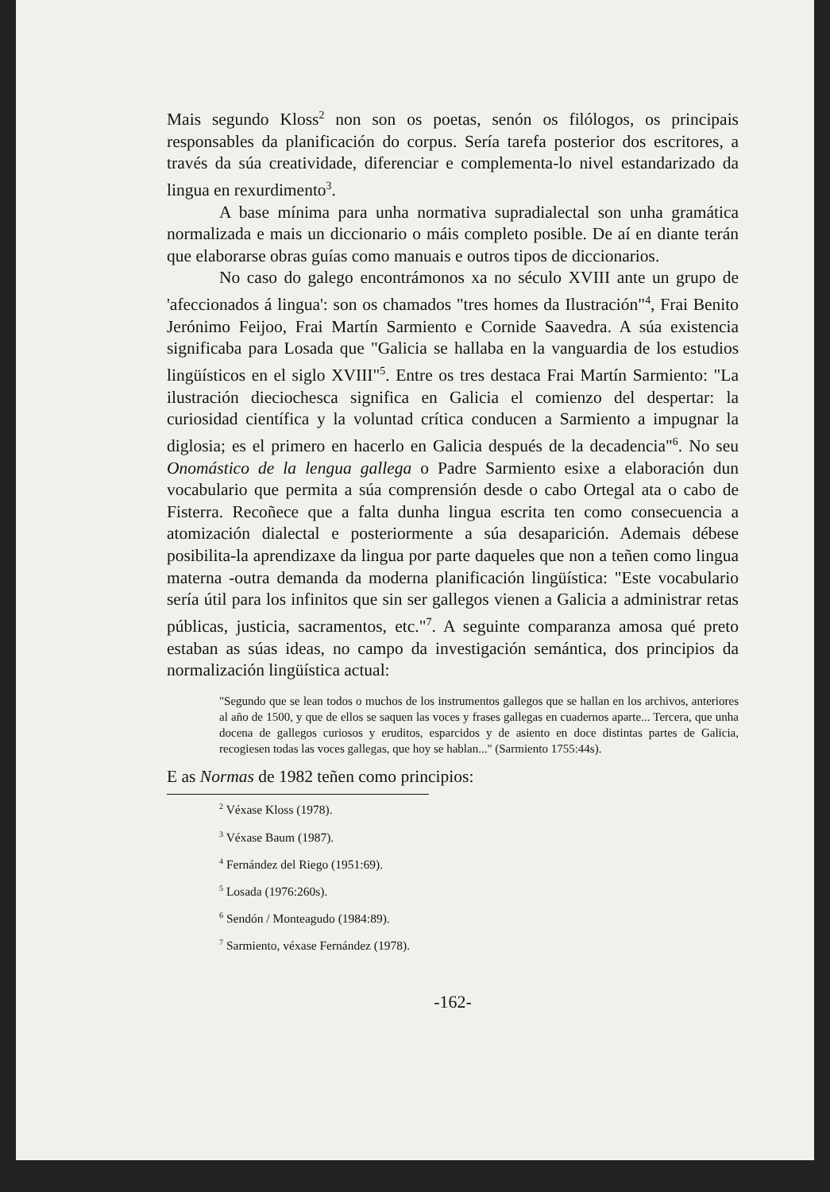Mais segundo Kloss<sup>2</sup> non son os poetas, senón os filólogos, os principais responsables da planificación do corpus. Sería tarefa posterior dos escritores, a través da súa creatividade, diferenciar e complementa-lo nivel estandarizado da lingua en rexurdimento<sup>3</sup>.
A base mínima para unha normativa supradialectal son unha gramática normalizada e mais un diccionario o máis completo posible. De aí en diante terán que elaborarse obras guías como manuais e outros tipos de diccionarios.
No caso do galego encontrámonos xa no século XVIII ante un grupo de 'afeccionados á lingua': son os chamados "tres homes da Ilustración"<sup>4</sup>, Frai Benito Jerónimo Feijoo, Frai Martín Sarmiento e Cornide Saavedra. A súa existencia significaba para Losada que "Galicia se hallaba en la vanguardia de los estudios lingüísticos en el siglo XVIII"<sup>5</sup>. Entre os tres destaca Frai Martín Sarmiento: "La ilustración dieciochesca significa en Galicia el comienzo del despertar: la curiosidad científica y la voluntad crítica conducen a Sarmiento a impugnar la diglosia; es el primero en hacerlo en Galicia después de la decadencia"<sup>6</sup>. No seu Onomástico de la lengua gallega o Padre Sarmiento esixe a elaboración dun vocabulario que permita a súa comprensión desde o cabo Ortegal ata o cabo de Fisterra. Recoñece que a falta dunha lingua escrita ten como consecuencia a atomización dialectal e posteriormente a súa desaparición. Ademais débese posibilita-la aprendizaxe da lingua por parte daqueles que non a teñen como lingua materna -outra demanda da moderna planificación lingüística: "Este vocabulario sería útil para los infinitos que sin ser gallegos vienen a Galicia a administrar retas públicas, justicia, sacramentos, etc."<sup>7</sup>. A seguinte comparanza amosa qué preto estaban as súas ideas, no campo da investigación semántica, dos principios da normalización lingüística actual:
"Segundo que se lean todos o muchos de los instrumentos gallegos que se hallan en los archivos, anteriores al año de 1500, y que de ellos se saquen las voces y frases gallegas en cuadernos aparte... Tercera, que unha docena de gallegos curiosos y eruditos, esparcidos y de asiento en doce distintas partes de Galicia, recogiesen todas las voces gallegas, que hoy se hablan..." (Sarmiento 1755:44s).
E as Normas de 1982 teñen como principios:
<sup>2</sup> Véxase Kloss (1978).
<sup>3</sup> Véxase Baum (1987).
<sup>4</sup> Fernández del Riego (1951:69).
<sup>5</sup> Losada (1976:260s).
<sup>6</sup> Sendón / Monteagudo (1984:89).
<sup>7</sup> Sarmiento, véxase Fernández (1978).
-162-